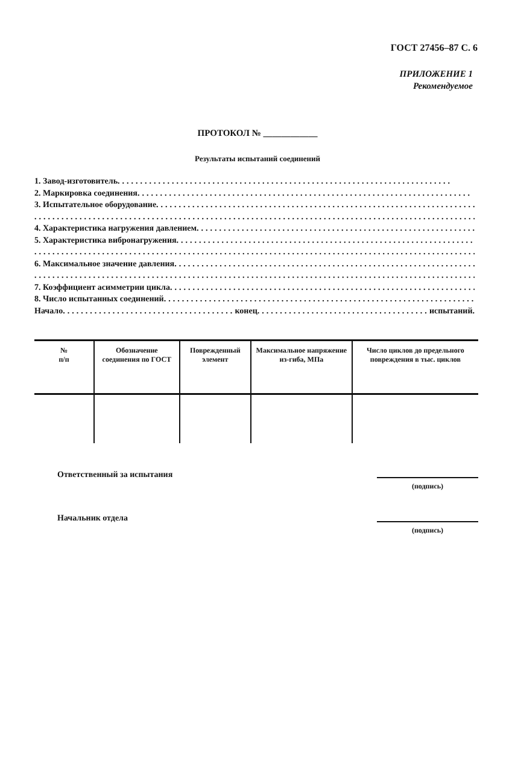ГОСТ 27456–87 С. 6
ПРИЛОЖЕНИЕ 1
Рекомендуемое
ПРОТОКОЛ № ____________
Результаты испытаний соединений
1. Завод-изготовитель ..........................................................................
2. Маркировка соединения ..........................................................................
3. Испытательное оборудование ..........................................................................
..........................................................................................................
4. Характеристика нагружения давлением ..........................................................................
5. Характеристика вибронагружения ..........................................................................
..........................................................................................................
6. Максимальное значение давления ..........................................................................
..........................................................................................................
7. Коэффициент асимметрии цикла ..........................................................................
8. Число испытанных соединений ..........................................................................
Начало ...................................... конец ...................................... испытаний.
| № п/п | Обозначение соединения по ГОСТ | Поврежденный элемент | Максимальное напряжение из-гиба, МПа | Число циклов до предельного повреждения в тыс. циклов |
| --- | --- | --- | --- | --- |
Ответственный за испытания
(подпись)
Начальник отдела
(подпись)